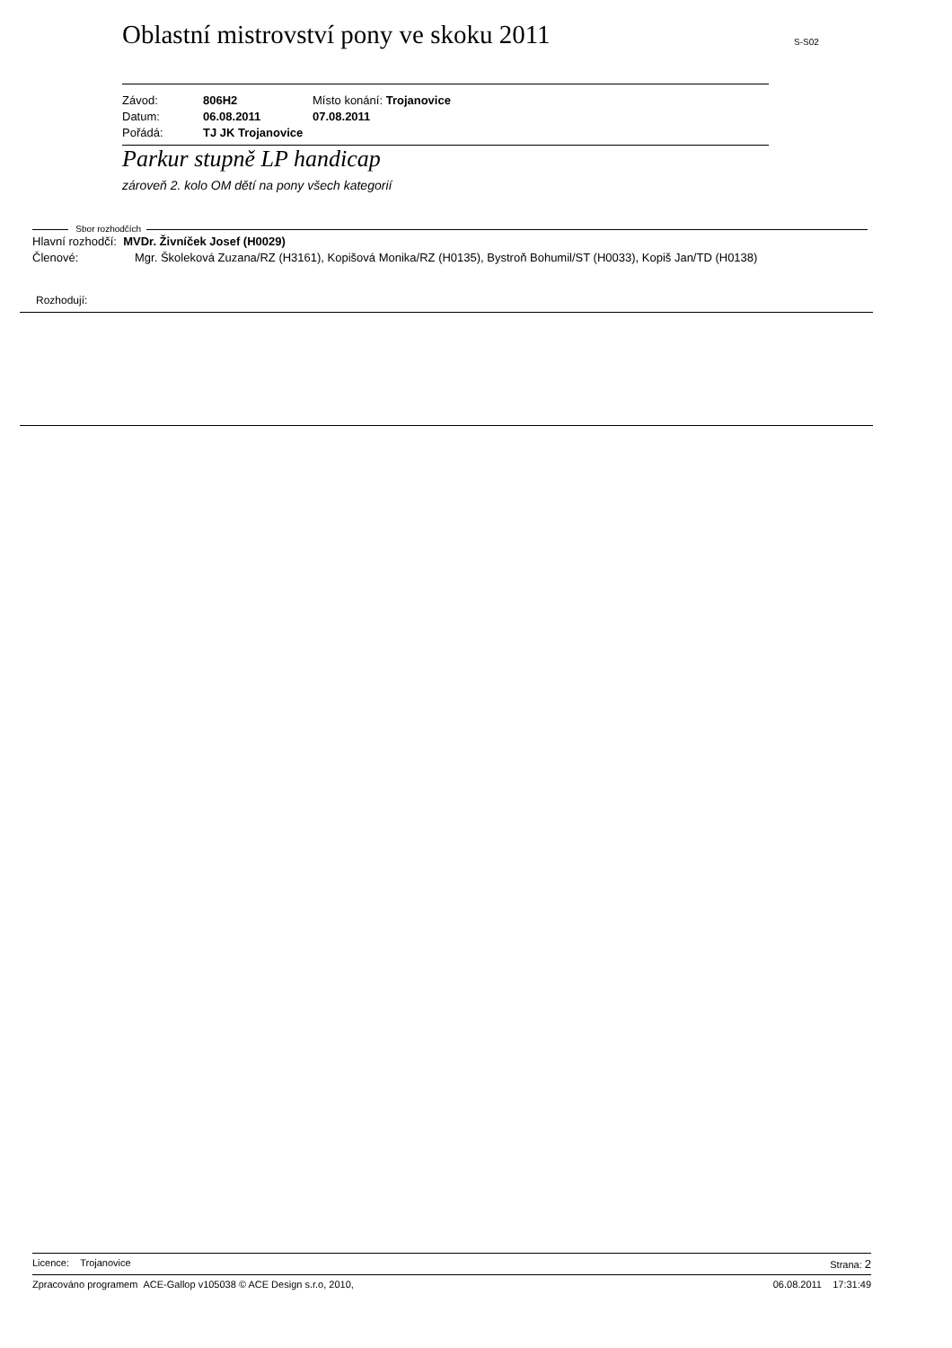Oblastní mistrovství pony ve skoku 2011
S-S02
Závod: 806H2 Místo konání: Trojanovice
Datum: 06.08.2011 07.08.2011
Pořádá: TJ JK Trojanovice
Parkur stupně LP handicap
zároveň 2. kolo OM dětí na pony všech kategorií
Sbor rozhodčích
Hlavní rozhodčí: MVDr. Živníček Josef (H0029)
Členové: Mgr. Školeková Zuzana/RZ (H3161), Kopišová Monika/RZ (H0135), Bystroň Bohumil/ST (H0033), Kopiš Jan/TD (H0138)
Rozhodují:
Licence: Trojanovice Strana: 2
Zpracováno programem ACE-Gallop v105038 © ACE Design s.r.o, 2010, 06.08.2011 17:31:49